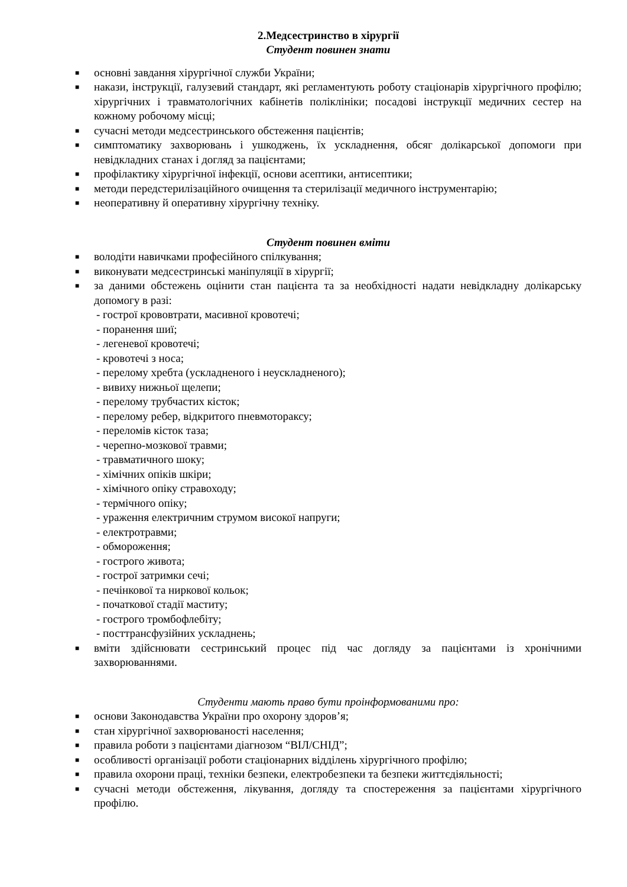2.Медсестринство в хірургії
Студент повинен знати
■ основні завдання хірургічної служби України;
■ накази, інструкції, галузевий стандарт, які регламентують роботу стаціонарів хірургічного профілю; хірургічних і травматологічних кабінетів поліклініки; посадові інструкції медичних сестер на кожному робочому місці;
■ сучасні методи медсестринського обстеження пацієнтів;
■ симптоматику захворювань і ушкоджень, їх ускладнення, обсяг долікарської допомоги при невідкладних станах і догляд за пацієнтами;
■ профілактику хірургічної інфекції, основи асептики, антисептики;
■ методи передстерилізаційного очищення та стерилізації медичного інструментарію;
■ неоперативну й оперативну хірургічну техніку.
Студент повинен вміти
■ володіти навичками професійного спілкування;
■ виконувати медсестринські маніпуляції в хірургії;
■ за даними обстежень оцінити стан пацієнта та за необхідності надати невідкладну долікарську допомогу в разі:
- гострої крововтрати, масивної кровотечі;
- поранення шиї;
- легеневої кровотечі;
- кровотечі з носа;
- перелому хребта (ускладненого і неускладненого);
- вивиху нижньої щелепи;
- перелому трубчастих кісток;
- перелому ребер, відкритого пневмотораксу;
- переломів кісток таза;
- черепно-мозкової травми;
- травматичного шоку;
- хімічних опіків шкіри;
- хімічного опіку стравоходу;
- термічного опіку;
- ураження електричним струмом високої напруги;
- електротравми;
- обмороження;
- гострого живота;
- гострої затримки сечі;
- печінкової та ниркової кольок;
- початкової стадії маститу;
- гострого тромбофлебіту;
- посттрансфузійних ускладнень;
■ вміти здійснювати сестринський процес під час догляду за пацієнтами із хронічними захворюваннями.
Студенти мають право бути проінформованими про:
■ основи Законодавства України про охорону здоров’я;
■ стан хірургічної захворюваності населення;
■ правила роботи з пацієнтами діагнозом “ВІЛ/СНІД”;
■ особливості організації роботи стаціонарних відділень хірургічного профілю;
■ правила охорони праці, техніки безпеки, електробезпеки та безпеки життєдіяльності;
■ сучасні методи обстеження, лікування, догляду та спостереження за пацієнтами хірургічного профілю.